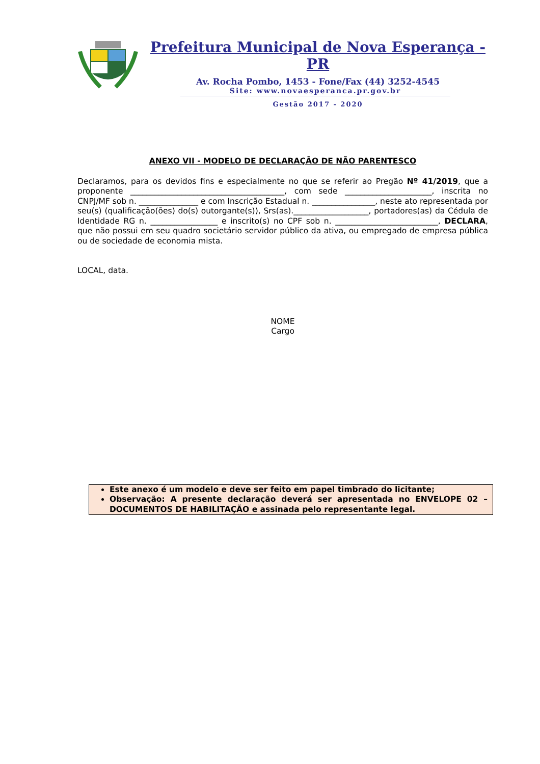Prefeitura Municipal de Nova Esperança - PR
Av. Rocha Pombo, 1453 - Fone/Fax (44) 3252-4545
Site: www.novaesperanca.pr.gov.br
Gestão 2017 - 2020
ANEXO VII - MODELO DE DECLARAÇÃO DE NÃO PARENTESCO
Declaramos, para os devidos fins e especialmente no que se referir ao Pregão Nº 41/2019, que a proponente _______________________________________, com sede ______________________, inscrita no CNPJ/MF sob n. _______________ e com Inscrição Estadual n. ________________, neste ato representada por seu(s) (qualificação(ões) do(s) outorgante(s)), Srs(as).___________________, portadores(as) da Cédula de Identidade RG n. _________________ e inscrito(s) no CPF sob n. __________________________, DECLARA, que não possui em seu quadro societário servidor público da ativa, ou empregado de empresa pública ou de sociedade de economia mista.
LOCAL, data.
NOME
Cargo
Este anexo é um modelo e deve ser feito em papel timbrado do licitante;
Observação: A presente declaração deverá ser apresentada no ENVELOPE 02 – DOCUMENTOS DE HABILITAÇÃO e assinada pelo representante legal.